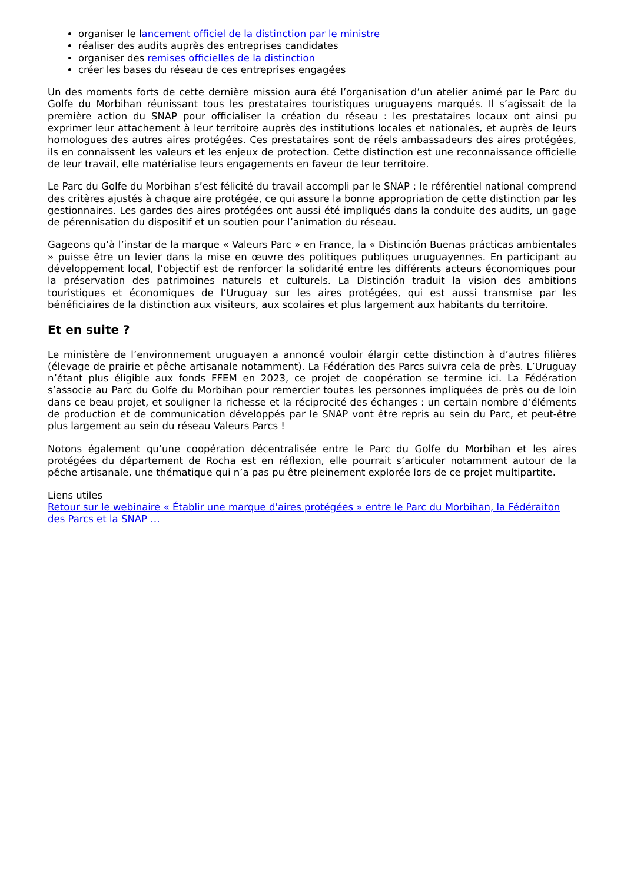organiser le lancement officiel de la distinction par le ministre
réaliser des audits auprès des entreprises candidates
organiser des remises officielles de la distinction
créer les bases du réseau de ces entreprises engagées
Un des moments forts de cette dernière mission aura été l’organisation d’un atelier animé par le Parc du Golfe du Morbihan réunissant tous les prestataires touristiques uruguayens marqués. Il s’agissait de la première action du SNAP pour officialiser la création du réseau : les prestataires locaux ont ainsi pu exprimer leur attachement à leur territoire auprès des institutions locales et nationales, et auprès de leurs homologues des autres aires protégées. Ces prestataires sont de réels ambassadeurs des aires protégées, ils en connaissent les valeurs et les enjeux de protection. Cette distinction est une reconnaissance officielle de leur travail, elle matérialise leurs engagements en faveur de leur territoire.
Le Parc du Golfe du Morbihan s’est félicité du travail accompli par le SNAP : le référentiel national comprend des critères ajustés à chaque aire protégée, ce qui assure la bonne appropriation de cette distinction par les gestionnaires. Les gardes des aires protégées ont aussi été impliqués dans la conduite des audits, un gage de pérennisation du dispositif et un soutien pour l’animation du réseau.
Gageons qu’à l’instar de la marque « Valeurs Parc » en France, la « Distinción Buenas prácticas ambientales » puisse être un levier dans la mise en œuvre des politiques publiques uruguayennes. En participant au développement local, l’objectif est de renforcer la solidarité entre les différents acteurs économiques pour la préservation des patrimoines naturels et culturels. La Distinción traduit la vision des ambitions touristiques et économiques de l’Uruguay sur les aires protégées, qui est aussi transmise par les bénéficiaires de la distinction aux visiteurs, aux scolaires et plus largement aux habitants du territoire.
Et en suite ?
Le ministère de l’environnement uruguayen a annoncé vouloir élargir cette distinction à d’autres filières (élevage de prairie et pêche artisanale notamment). La Fédération des Parcs suivra cela de près. L’Uruguay n’étant plus éligible aux fonds FFEM en 2023, ce projet de coopération se termine ici. La Fédération s’associe au Parc du Golfe du Morbihan pour remercier toutes les personnes impliquées de près ou de loin dans ce beau projet, et souligner la richesse et la réciprocité des échanges : un certain nombre d’éléments de production et de communication développés par le SNAP vont être repris au sein du Parc, et peut-être plus largement au sein du réseau Valeurs Parcs !
Notons également qu’une coopération décentralisée entre le Parc du Golfe du Morbihan et les aires protégées du département de Rocha est en réflexion, elle pourrait s’articuler notamment autour de la pêche artisanale, une thématique qui n’a pas pu être pleinement explorée lors de ce projet multipartite.
Liens utiles
Retour sur le webinaire « Établir une marque d'aires protégées » entre le Parc du Morbihan, la Fédéraiton des Parcs et la SNAP …